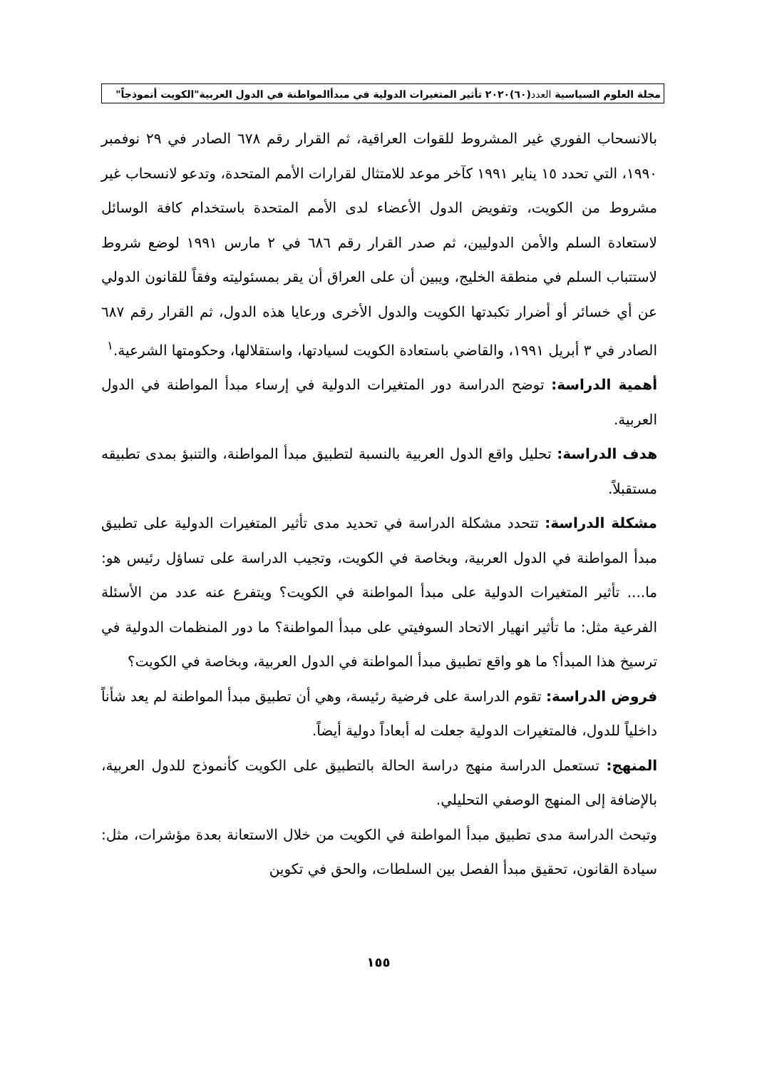مجلة العلوم السياسية العدد(٦٠)٢٠٢٠ تأثير المتغيرات الدولية في مبدأالمواطنة في الدول العربية"الكويت أنموذجاً"
بالانسحاب الفوري غير المشروط للقوات العراقية، ثم القرار رقم ٦٧٨ الصادر في ٢٩ نوفمبر ١٩٩٠، التي تحدد ١٥ يناير ١٩٩١ كآخر موعد للامتثال لقرارات الأمم المتحدة، وتدعو لانسحاب غير مشروط من الكويت، وتفويض الدول الأعضاء لدى الأمم المتحدة باستخدام كافة الوسائل لاستعادة السلم والأمن الدوليين، ثم صدر القرار رقم ٦٨٦ في ٢ مارس ١٩٩١ لوضع شروط لاستتباب السلم في منطقة الخليج، ويبين أن على العراق أن يقر بمسئوليته وفقاً للقانون الدولي عن أي خسائر أو أضرار تكبدتها الكويت والدول الأخرى ورعايا هذه الدول، ثم القرار رقم ٦٨٧ الصادر في ٣ أبريل ١٩٩١، والقاضي باستعادة الكويت لسيادتها، واستقلالها، وحكومتها الشرعية.<sup>١</sup>
أهمية الدراسة: توضح الدراسة دور المتغيرات الدولية في إرساء مبدأ المواطنة في الدول العربية.
هدف الدراسة: تحليل واقع الدول العربية بالنسبة لتطبيق مبدأ المواطنة، والتنبؤ بمدى تطبيقه مستقبلاً.
مشكلة الدراسة: تتحدد مشكلة الدراسة في تحديد مدى تأثير المتغيرات الدولية على تطبيق مبدأ المواطنة في الدول العربية، وبخاصة في الكويت، وتجيب الدراسة على تساؤل رئيس هو: ما.... تأثير المتغيرات الدولية على مبدأ المواطنة في الكويت؟ ويتفرع عنه عدد من الأسئلة الفرعية مثل: ما تأثير انهيار الاتحاد السوفيتي على مبدأ المواطنة؟ ما دور المنظمات الدولية في ترسيخ هذا المبدأ؟ ما هو واقع تطبيق مبدأ المواطنة في الدول العربية، وبخاصة في الكويت؟
فروض الدراسة: تقوم الدراسة على فرضية رئيسة، وهي أن تطبيق مبدأ المواطنة لم يعد شأناً داخلياً للدول، فالمتغيرات الدولية جعلت له أبعاداً دولية أيضاً.
المنهج: تستعمل الدراسة منهج دراسة الحالة بالتطبيق على الكويت كأنموذج للدول العربية، بالإضافة إلى المنهج الوصفي التحليلي.
وتبحث الدراسة مدى تطبيق مبدأ المواطنة في الكويت من خلال الاستعانة بعدة مؤشرات، مثل: سيادة القانون، تحقيق مبدأ الفصل بين السلطات، والحق في تكوين
١٥٥